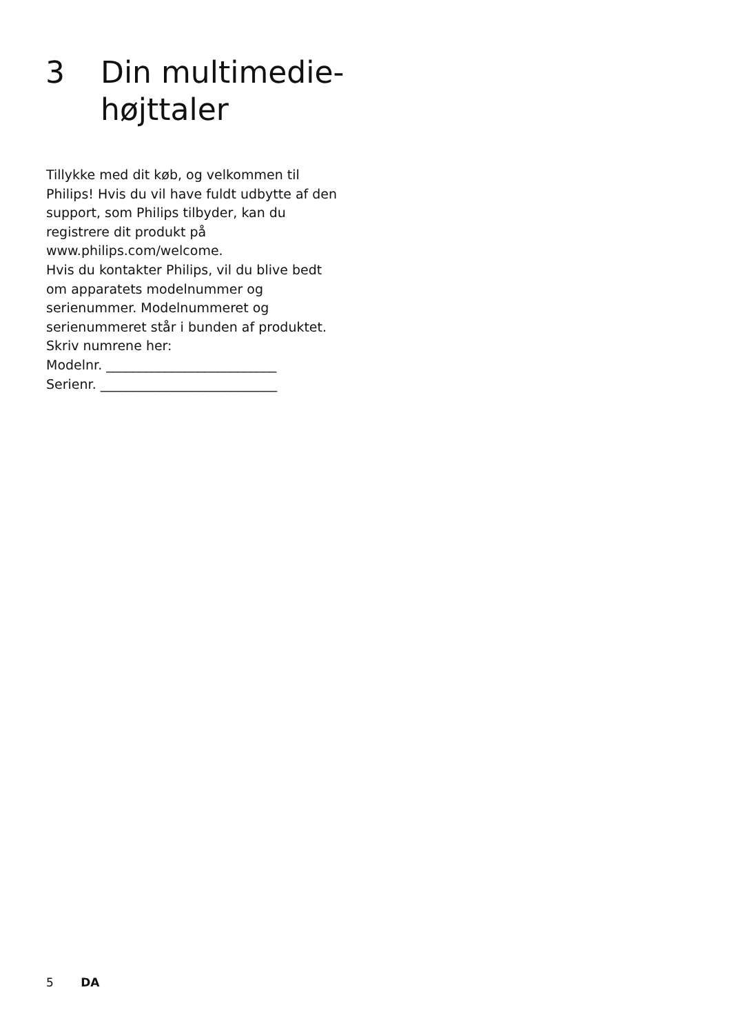3 Din multimedie-
højttaler
Tillykke med dit køb, og velkommen til Philips! Hvis du vil have fuldt udbytte af den support, som Philips tilbyder, kan du registrere dit produkt på www.philips.com/welcome.
Hvis du kontakter Philips, vil du blive bedt om apparatets modelnummer og serienummer. Modelnummeret og serienummeret står i bunden af produktet. Skriv numrene her:
Modelnr. __________________________
Serienr. ___________________________
5 DA